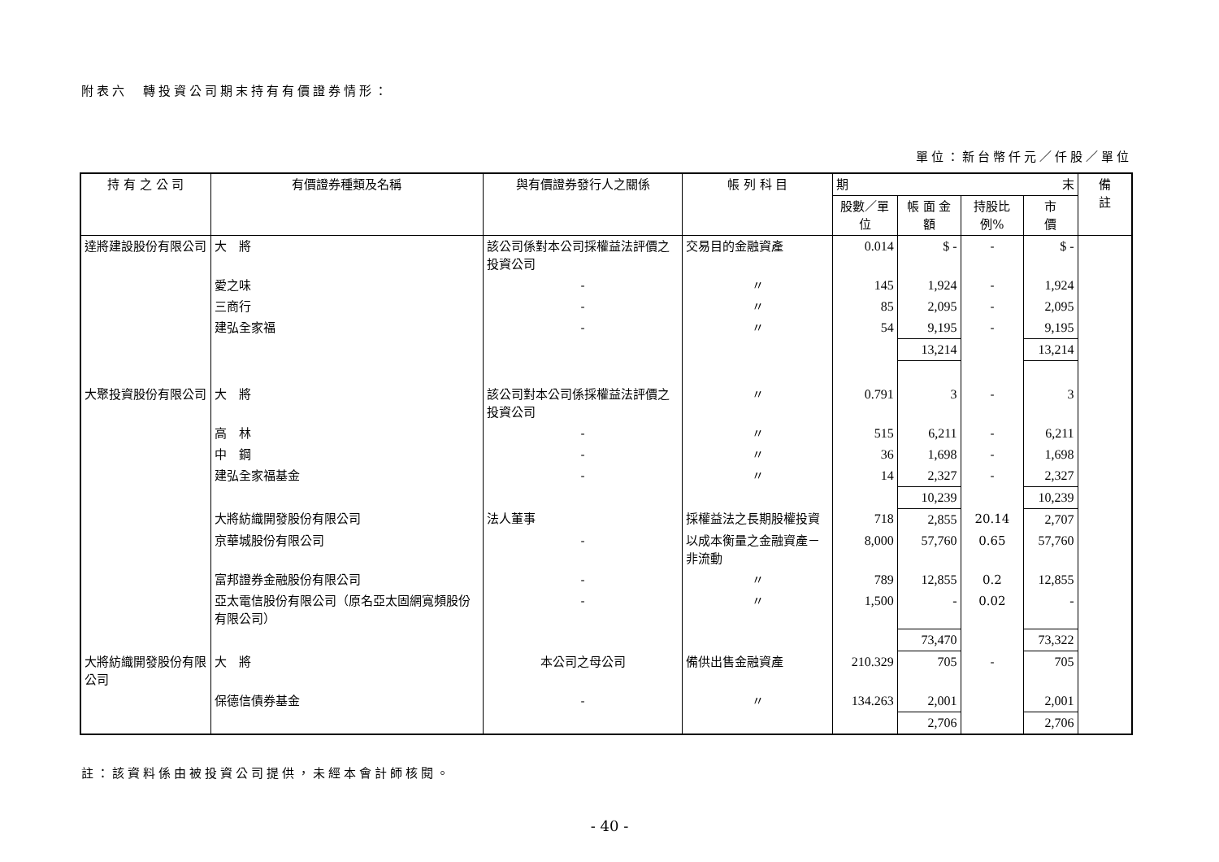附表六　轉投資公司期末持有有價證券情形：
單位：新台幣仟元／仟股／單位
| 持 有 之 公 司 | 有價證券種類及名稱 | 與有價證券發行人之關係 | 帳 列 科 目 | 期 末 | | | | 備 註 |
| --- | --- | --- | --- | --- | --- | --- | --- | --- |
| | | | | 股數／單位 | 帳 面 金 額 | 持股比例% | 市 價 | |
| 達將建設股份有限公司 | 大 將 | 該公司係對本公司採權益法評價之投資公司 | 交易目的金融資產 | 0.014 | $ - | - | $ - | |
| | 愛之味 | - | 〃 | 145 | 1,924 | - | 1,924 | |
| | 三商行 | - | 〃 | 85 | 2,095 | - | 2,095 | |
| | 建弘全家福 | - | 〃 | 54 | 9,195 | - | 9,195 | |
| | | | | | 13,214 | | 13,214 | |
| 大聚投資股份有限公司 | 大 將 | 該公司對本公司係採權益法評價之投資公司 | 〃 | 0.791 | 3 | - | 3 | |
| | 高 林 | - | 〃 | 515 | 6,211 | - | 6,211 | |
| | 中 鋼 | - | 〃 | 36 | 1,698 | - | 1,698 | |
| | 建弘全家福基金 | - | 〃 | 14 | 2,327 | - | 2,327 | |
| | | | | | 10,239 | | 10,239 | |
| | 大將紡織開發股份有限公司 | 法人董事 | 採權益法之長期股權投資 | 718 | 2,855 | 20.14 | 2,707 | |
| | 京華城股份有限公司 | - | 以成本衡量之金融資產－非流動 | 8,000 | 57,760 | 0.65 | 57,760 | |
| | 富邦證券金融股份有限公司 | - | 〃 | 789 | 12,855 | 0.2 | 12,855 | |
| | 亞太電信股份有限公司（原名亞太固網寬頻股份有限公司） | - | 〃 | 1,500 | - | 0.02 | - | |
| | | | | | 73,470 | | 73,322 | |
| 大將紡織開發股份有限公司 | 大 將 | 本公司之母公司 | 備供出售金融資產 | 210.329 | 705 | - | 705 | |
| | 保德信債券基金 | - | 〃 | 134.263 | 2,001 | | 2,001 | |
| | | | | | 2,706 | | 2,706 | |
註：該資料係由被投資公司提供，未經本會計師核閱。
- 40 -